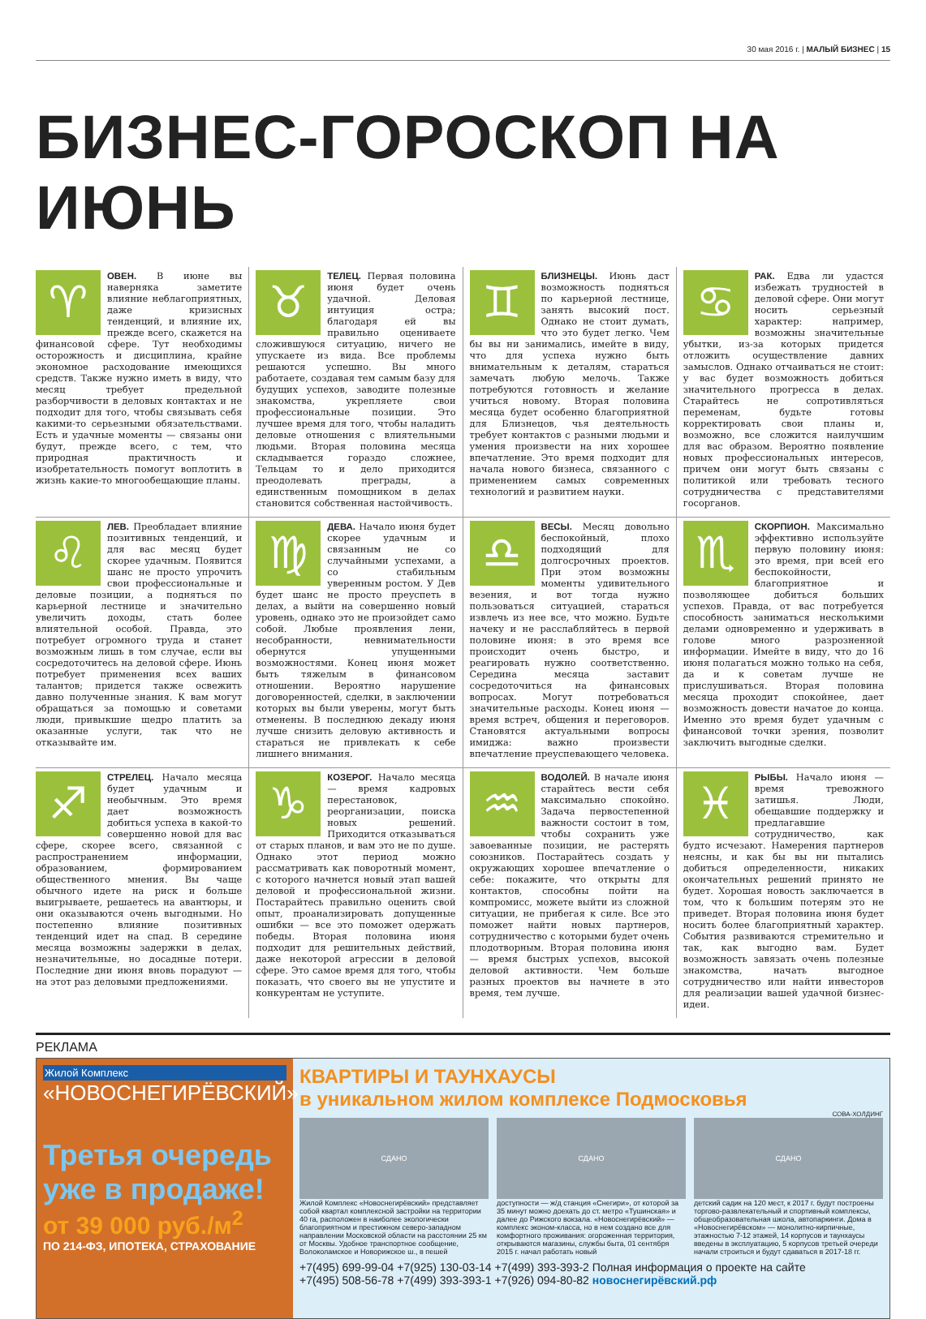30 мая 2016 г. | МАЛЫЙ БИЗНЕС | 15
БИЗНЕС-ГОРОСКОП НА ИЮНЬ
♈
ОВЕН. В июне вы наверняка заметите влияние неблагоприятных, даже кризисных тенденций, и влияние их, прежде всего, скажется на финансовой сфере. Тут необходимы осторожность и дисциплина, крайне экономное расходование имеющихся средств. Также нужно иметь в виду, что месяц требует предельной разборчивости в деловых контактах и не подходит для того, чтобы связывать себя какими-то серьезными обязательствами. Есть и удачные моменты — связаны они будут, прежде всего, с тем, что природная практичность и изобретательность помогут воплотить в жизнь какие-то многообещающие планы.
♉
ТЕЛЕЦ. Первая половина июня будет очень удачной. Деловая интуиция остра; благодаря ей вы правильно оцениваете сложившуюся ситуацию, ничего не упускаете из вида. Все проблемы решаются успешно. Вы много работаете, создавая тем самым базу для будущих успехов, заводите полезные знакомства, укрепляете свои профессиональные позиции. Это лучшее время для того, чтобы наладить деловые отношения с влиятельными людьми. Вторая половина месяца складывается гораздо сложнее, Тельцам то и дело приходится преодолевать преграды, а единственным помощником в делах становится собственная настойчивость.
♊
БЛИЗНЕЦЫ. Июнь даст возможность подняться по карьерной лестнице, занять высокий пост. Однако не стоит думать, что это будет легко. Чем бы вы ни занимались, имейте в виду, что для успеха нужно быть внимательным к деталям, стараться замечать любую мелочь. Также потребуются готовность и желание учиться новому. Вторая половина месяца будет особенно благоприятной для Близнецов, чья деятельность требует контактов с разными людьми и умения произвести на них хорошее впечатление. Это время подходит для начала нового бизнеса, связанного с применением самых современных технологий и развитием науки.
♋
РАК. Едва ли удастся избежать трудностей в деловой сфере. Они могут носить серьезный характер: например, возможны значительные убытки, из-за которых придется отложить осуществление давних замыслов. Однако отчаиваться не стоит: у вас будет возможность добиться значительного прогресса в делах. Старайтесь не сопротивляться переменам, будьте готовы корректировать свои планы и, возможно, все сложится наилучшим для вас образом. Вероятно появление новых профессиональных интересов, причем они могут быть связаны с политикой или требовать тесного сотрудничества с представителями госорганов.
♌
ЛЕВ. Преобладает влияние позитивных тенденций, и для вас месяц будет скорее удачным. Появится шанс не просто упрочить свои профессиональные и деловые позиции, а подняться по карьерной лестнице и значительно увеличить доходы, стать более влиятельной особой. Правда, это потребует огромного труда и станет возможным лишь в том случае, если вы сосредоточитесь на деловой сфере. Июнь потребует применения всех ваших талантов; придется также освежить давно полученные знания. К вам могут обращаться за помощью и советами люди, привыкшие щедро платить за оказанные услуги, так что не отказывайте им.
♍
ДЕВА. Начало июня будет скорее удачным и связанным не со случайными успехами, а со стабильным уверенным ростом. У Дев будет шанс не просто преуспеть в делах, а выйти на совершенно новый уровень, однако это не произойдет само собой. Любые проявления лени, несобранности, невнимательности обернутся упущенными возможностями. Конец июня может быть тяжелым в финансовом отношении. Вероятно нарушение договоренностей, сделки, в заключении которых вы были уверены, могут быть отменены. В последнюю декаду июня лучше снизить деловую активность и стараться не привлекать к себе лишнего внимания.
♎
ВЕСЫ. Месяц довольно беспокойный, плохо подходящий для долгосрочных проектов. При этом возможны моменты удивительного везения, и вот тогда нужно пользоваться ситуацией, стараться извлечь из нее все, что можно. Будьте начеку и не расслабляйтесь в первой половине июня: в это время все происходит очень быстро, и реагировать нужно соответственно. Середина месяца заставит сосредоточиться на финансовых вопросах. Могут потребоваться значительные расходы. Конец июня — время встреч, общения и переговоров. Становятся актуальными вопросы имиджа: важно произвести впечатление преуспевающего человека.
♏
СКОРПИОН. Максимально эффективно используйте первую половину июня: это время, при всей его беспокойности, благоприятное и позволяющее добиться больших успехов. Правда, от вас потребуется способность заниматься несколькими делами одновременно и удерживать в голове много разрозненной информации. Имейте в виду, что до 16 июня полагаться можно только на себя, да и к советам лучше не прислушиваться. Вторая половина месяца проходит спокойнее, дает возможность довести начатое до конца. Именно это время будет удачным с финансовой точки зрения, позволит заключить выгодные сделки.
♐
СТРЕЛЕЦ. Начало месяца будет удачным и необычным. Это время дает возможность добиться успеха в какой-то совершенно новой для вас сфере, скорее всего, связанной с распространением информации, образованием, формированием общественного мнения. Вы чаще обычного идете на риск и больше выигрываете, решаетесь на авантюры, и они оказываются очень выгодными. Но постепенно влияние позитивных тенденций идет на спад. В середине месяца возможны задержки в делах, незначительные, но досадные потери. Последние дни июня вновь порадуют — на этот раз деловыми предложениями.
♑
КОЗЕРОГ. Начало месяца — время кадровых перестановок, реорганизации, поиска новых решений. Приходится отказываться от старых планов, и вам это не по душе. Однако этот период можно рассматривать как поворотный момент, с которого начнется новый этап вашей деловой и профессиональной жизни. Постарайтесь правильно оценить свой опыт, проанализировать допущенные ошибки — все это поможет одержать победы. Вторая половина июня подходит для решительных действий, даже некоторой агрессии в деловой сфере. Это самое время для того, чтобы показать, что своего вы не упустите и конкурентам не уступите.
♒
ВОДОЛЕЙ. В начале июня старайтесь вести себя максимально спокойно. Задача первостепенной важности состоит в том, чтобы сохранить уже завоеванные позиции, не растерять союзников. Постарайтесь создать у окружающих хорошее впечатление о себе: покажите, что открыты для контактов, способны пойти на компромисс, можете выйти из сложной ситуации, не прибегая к силе. Все это поможет найти новых партнеров, сотрудничество с которыми будет очень плодотворным. Вторая половина июня — время быстрых успехов, высокой деловой активности. Чем больше разных проектов вы начнете в это время, тем лучше.
♓
РЫБЫ. Начало июня — время тревожного затишья. Люди, обещавшие поддержку и предлагавшие сотрудничество, как будто исчезают. Намерения партнеров неясны, и как бы вы ни пытались добиться определенности, никаких окончательных решений принято не будет. Хорошая новость заключается в том, что к большим потерям это не приведет. Вторая половина июня будет носить более благоприятный характер. События развиваются стремительно и так, как выгодно вам. Будет возможность завязать очень полезные знакомства, начать выгодное сотрудничество или найти инвесторов для реализации вашей удачной бизнес-идеи.
РЕКЛАМА
Жилой Комплекс
«НОВОСНЕГИРЁВСКИЙ»
Третья очередь уже в продаже!
от 39 000 руб./м<sup>2</sup>
ПО 214-ФЗ, ИПОТЕКА, СТРАХОВАНИЕ
КВАРТИРЫ И ТАУНХАУСЫ
в уникальном жилом комплексе Подмосковья
СОВА-ХОЛДИНГ
СДАНО СДАНО СДАНО
Жилой Комплекс «Новоснегирёвский» представляет собой квартал комплексной застройки на территории 40 га, расположен в наиболее экологически благоприятном и престижном северо-западном направлении Московской области на расстоянии 25 км от Москвы. Удобное транспортное сообщение, Волоколамское и Новорижское ш., в пешей
доступности — ж/д станция «Снегири», от которой за 35 минут можно доехать до ст. метро «Тушинская» и далее до Рижского вокзала. «Новоснегирёвский» — комплекс эконом-класса, но в нем создано все для комфортного проживания: огороженная территория, открываются магазины, службы быта, 01 сентября 2015 г. начал работать новый
детский садик на 120 мест, к 2017 г. будут построены торгово-развлекательный и спортивный комплексы, общеобразовательная школа, автопаркинги. Дома в «Новоснегирёвском» — монолитно-кирпичные, этажностью 7-12 этажей, 14 корпусов и таунхаусы введены в эксплуатацию, 5 корпусов третьей очереди начали строиться и будут сдаваться в 2017-18 гг.
+7(495) 699-99-04 +7(925) 130-03-14 +7(499) 393-393-2 Полная информация о проекте на сайте
+7(495) 508-56-78 +7(499) 393-393-1 +7(926) 094-80-82 новоснегирёвский.рф